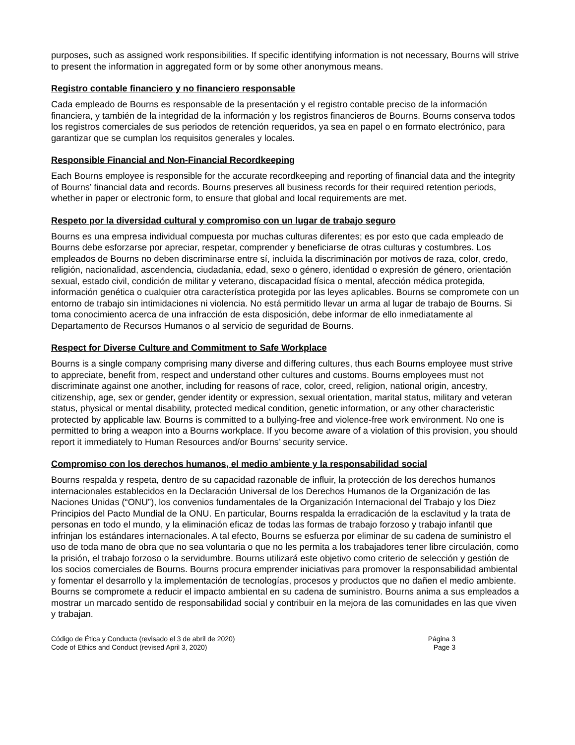purposes, such as assigned work responsibilities. If specific identifying information is not necessary, Bourns will strive to present the information in aggregated form or by some other anonymous means.
Registro contable financiero y no financiero responsable
Cada empleado de Bourns es responsable de la presentación y el registro contable preciso de la información financiera, y también de la integridad de la información y los registros financieros de Bourns. Bourns conserva todos los registros comerciales de sus periodos de retención requeridos, ya sea en papel o en formato electrónico, para garantizar que se cumplan los requisitos generales y locales.
Responsible Financial and Non-Financial Recordkeeping
Each Bourns employee is responsible for the accurate recordkeeping and reporting of financial data and the integrity of Bourns’ financial data and records. Bourns preserves all business records for their required retention periods, whether in paper or electronic form, to ensure that global and local requirements are met.
Respeto por la diversidad cultural y compromiso con un lugar de trabajo seguro
Bourns es una empresa individual compuesta por muchas culturas diferentes; es por esto que cada empleado de Bourns debe esforzarse por apreciar, respetar, comprender y beneficiarse de otras culturas y costumbres. Los empleados de Bourns no deben discriminarse entre sí, incluida la discriminación por motivos de raza, color, credo, religión, nacionalidad, ascendencia, ciudadanía, edad, sexo o género, identidad o expresión de género, orientación sexual, estado civil, condición de militar y veterano, discapacidad física o mental, afección médica protegida, información genética o cualquier otra característica protegida por las leyes aplicables. Bourns se compromete con un entorno de trabajo sin intimidaciones ni violencia. No está permitido llevar un arma al lugar de trabajo de Bourns. Si toma conocimiento acerca de una infracción de esta disposición, debe informar de ello inmediatamente al Departamento de Recursos Humanos o al servicio de seguridad de Bourns.
Respect for Diverse Culture and Commitment to Safe Workplace
Bourns is a single company comprising many diverse and differing cultures, thus each Bourns employee must strive to appreciate, benefit from, respect and understand other cultures and customs. Bourns employees must not discriminate against one another, including for reasons of race, color, creed, religion, national origin, ancestry, citizenship, age, sex or gender, gender identity or expression, sexual orientation, marital status, military and veteran status, physical or mental disability, protected medical condition, genetic information, or any other characteristic protected by applicable law. Bourns is committed to a bullying-free and violence-free work environment. No one is permitted to bring a weapon into a Bourns workplace. If you become aware of a violation of this provision, you should report it immediately to Human Resources and/or Bourns’ security service.
Compromiso con los derechos humanos, el medio ambiente y la responsabilidad social
Bourns respalda y respeta, dentro de su capacidad razonable de influir, la protección de los derechos humanos internacionales establecidos en la Declaración Universal de los Derechos Humanos de la Organización de las Naciones Unidas (“ONU”), los convenios fundamentales de la Organización Internacional del Trabajo y los Diez Principios del Pacto Mundial de la ONU. En particular, Bourns respalda la erradicación de la esclavitud y la trata de personas en todo el mundo, y la eliminación eficaz de todas las formas de trabajo forzoso y trabajo infantil que infrinjan los estándares internacionales. A tal efecto, Bourns se esfuerza por eliminar de su cadena de suministro el uso de toda mano de obra que no sea voluntaria o que no les permita a los trabajadores tener libre circulación, como la prisión, el trabajo forzoso o la servidumbre. Bourns utilizará este objetivo como criterio de selección y gestión de los socios comerciales de Bourns. Bourns procura emprender iniciativas para promover la responsabilidad ambiental y fomentar el desarrollo y la implementación de tecnologías, procesos y productos que no dañen el medio ambiente. Bourns se compromete a reducir el impacto ambiental en su cadena de suministro. Bourns anima a sus empleados a mostrar un marcado sentido de responsabilidad social y contribuir en la mejora de las comunidades en las que viven y trabajan.
Código de Ética y Conducta (revisado el 3 de abril de 2020)
Code of Ethics and Conduct (revised April 3, 2020)
Página 3
Page 3